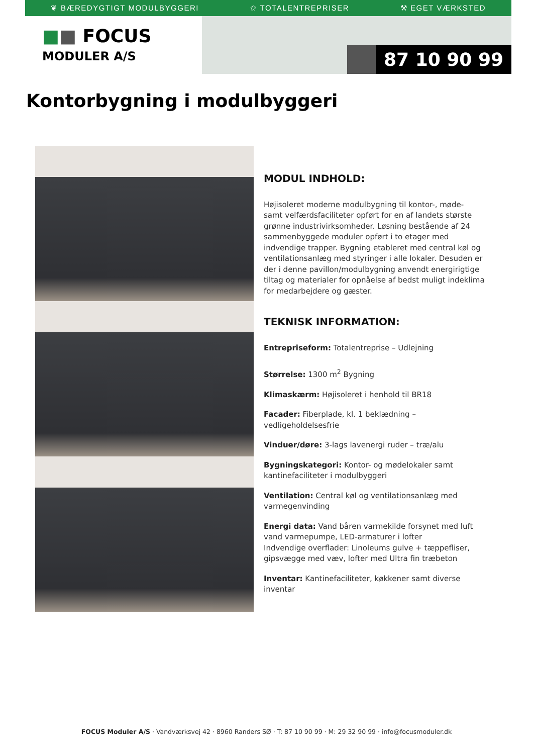❦ BÆREDYGTIGT MODULBYGGERI ✩ TOTALENTREPRISER ⚒ EGET VÆRKSTED
■■ FOCUS
MODULER A/S
87 10 90 99
Kontorbygning i modulbyggeri
MODUL INDHOLD:
Højisoleret moderne modulbygning til kontor-, møde- samt velfærdsfaciliteter opført for en af landets største grønne industrivirksomheder. Løsning bestående af 24 sammenbyggede moduler opført i to etager med indvendige trapper. Bygning etableret med central køl og ventilationsanlæg med styringer i alle lokaler. Desuden er der i denne pavillon/modulbygning anvendt energirigtige tiltag og materialer for opnåelse af bedst muligt indeklima for medarbejdere og gæster.
TEKNISK INFORMATION:
Entrepriseform: Totalentreprise – Udlejning
Størrelse: 1300 m<sup>2</sup> Bygning
Klimaskærm: Højisoleret i henhold til BR18
Facader: Fiberplade, kl. 1 beklædning – vedligeholdelsesfrie
Vinduer/døre: 3-lags lavenergi ruder – træ/alu
Bygningskategori: Kontor- og mødelokaler samt kantinefaciliteter i modulbyggeri
Ventilation: Central køl og ventilationsanlæg med varmegenvinding
Energi data: Vand båren varmekilde forsynet med luft vand varmepumpe, LED-armaturer i lofter
Indvendige overflader: Linoleums gulve + tæppefliser, gipsvægge med væv, lofter med Ultra fin træbeton
Inventar: Kantinefaciliteter, køkkener samt diverse inventar
FOCUS Moduler A/S · Vandværksvej 42 · 8960 Randers SØ · T: 87 10 90 99 · M: 29 32 90 99 · info@focusmoduler.dk